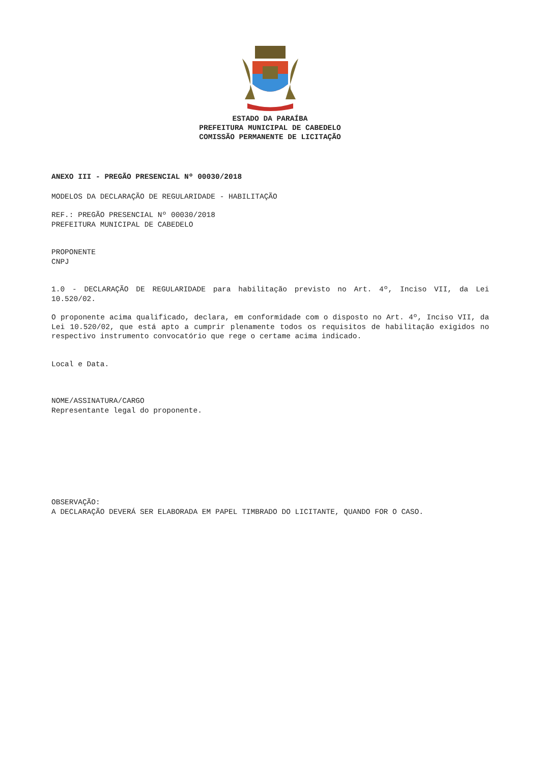ESTADO DA PARAÍBA
PREFEITURA MUNICIPAL DE CABEDELO
COMISSÃO PERMANENTE DE LICITAÇÃO
ANEXO III - PREGÃO PRESENCIAL Nº 00030/2018
MODELOS DA DECLARAÇÃO DE REGULARIDADE - HABILITAÇÃO
REF.: PREGÃO PRESENCIAL Nº 00030/2018
PREFEITURA MUNICIPAL DE CABEDELO
PROPONENTE
CNPJ
1.0 - DECLARAÇÃO DE REGULARIDADE para habilitação previsto no Art. 4º, Inciso VII, da Lei 10.520/02.
O proponente acima qualificado, declara, em conformidade com o disposto no Art. 4º, Inciso VII, da Lei 10.520/02, que está apto a cumprir plenamente todos os requisitos de habilitação exigidos no respectivo instrumento convocatório que rege o certame acima indicado.
Local e Data.
NOME/ASSINATURA/CARGO
Representante legal do proponente.
OBSERVAÇÃO:
A DECLARAÇÃO DEVERÁ SER ELABORADA EM PAPEL TIMBRADO DO LICITANTE, QUANDO FOR O CASO.